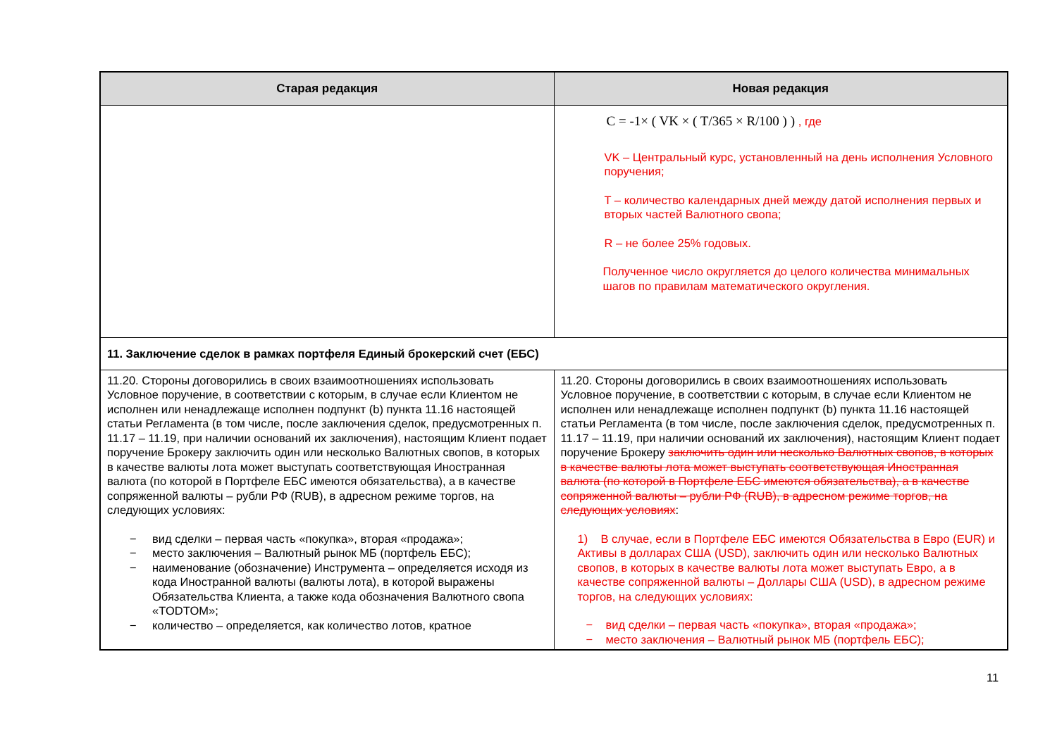| Старая редакция | Новая редакция |
| --- | --- |
| | C = -1× ( VK × ( T/365 × R/100 ) ) , где VK – Центральный курс, установленный на день исполнения Условного поручения; T – количество календарных дней между датой исполнения первых и вторых частей Валютного свопа; R – не более 25% годовых. Полученное число округляется до целого количества минимальных шагов по правилам математического округления. |
| 11. Заключение сделок в рамках портфеля Единый брокерский счет (ЕБС) | |
| 11.20. Стороны договорились в своих взаимоотношениях использовать Условное поручение, в соответствии с которым, в случае если Клиентом не исполнен или ненадлежаще исполнен подпункт (b) пункта 11.16 настоящей статьи Регламента (в том числе, после заключения сделок, предусмотренных п. 11.17 – 11.19, при наличии оснований их заключения), настоящим Клиент подает поручение Брокеру заключить один или несколько Валютных свопов, в которых в качестве валюты лота может выступать соответствующая Иностранная валюта (по которой в Портфеле ЕБС имеются обязательства), а в качестве сопряженной валюты – рубли РФ (RUB), в адресном режиме торгов, на следующих условиях: − вид сделки – первая часть «покупка», вторая «продажа»; − место заключения – Валютный рынок МБ (портфель ЕБС); − наименование (обозначение) Инструмента – определяется исходя из кода Иностранной валюты (валюты лота), в которой выражены Обязательства Клиента, а также кода обозначения Валютного свопа «TODTOM»; − количество – определяется, как количество лотов, кратное | 11.20. Стороны договорились в своих взаимоотношениях использовать Условное поручение, в соответствии с которым, в случае если Клиентом не исполнен или ненадлежаще исполнен подпункт (b) пункта 11.16 настоящей статьи Регламента (в том числе, после заключения сделок, предусмотренных п. 11.17 – 11.19, при наличии оснований их заключения), настоящим Клиент подает поручение Брокеру заключить один или несколько Валютных свопов, в которых в качестве валюты лота может выступать соответствующая Иностранная валюта (по которой в Портфеле ЕБС имеются обязательства), а в качестве сопряженной валюты – рубли РФ (RUB), в адресном режиме торгов, на следующих условиях : 1) В случае, если в Портфеле ЕБС имеются Обязательства в Евро (EUR) и Активы в долларах США (USD), заключить один или несколько Валютных свопов, в которых в качестве валюты лота может выступать Евро, а в качестве сопряженной валюты – Доллары США (USD), в адресном режиме торгов, на следующих условиях: − вид сделки – первая часть «покупка», вторая «продажа»; − место заключения – Валютный рынок МБ (портфель ЕБС); |
11